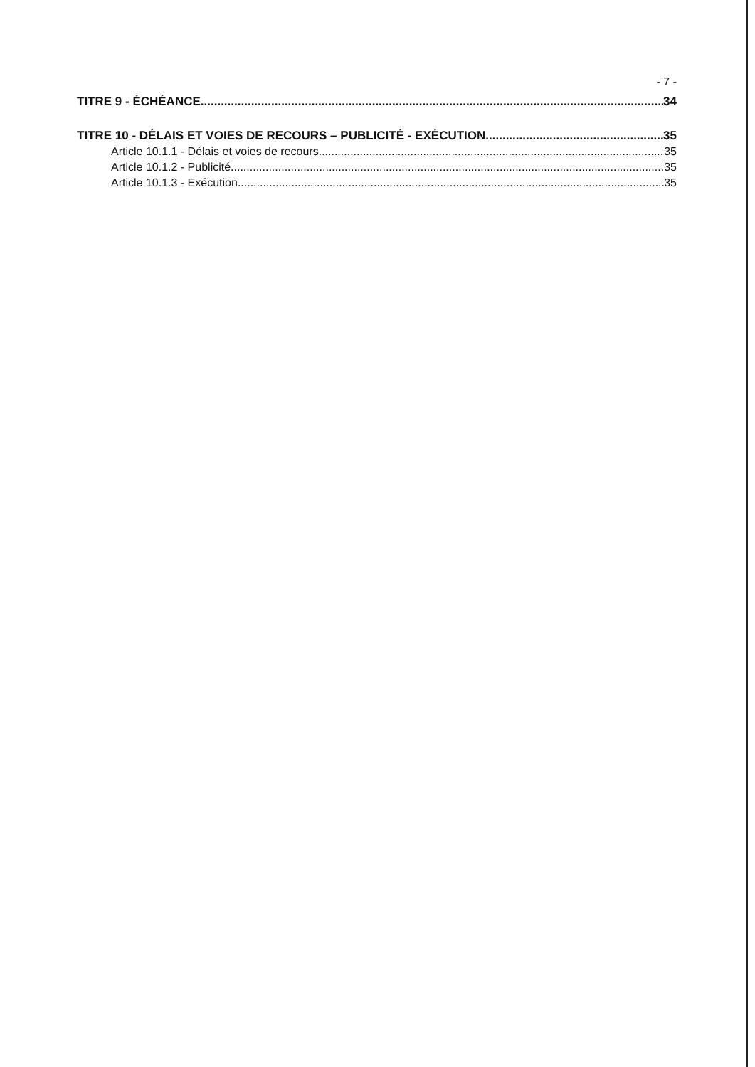- 7 -
TITRE 9 - ÉCHÉANCE 34
TITRE 10 - DÉLAIS ET VOIES DE RECOURS – PUBLICITÉ - EXÉCUTION 35
Article 10.1.1 - Délais et voies de recours 35
Article 10.1.2 - Publicité 35
Article 10.1.3 - Exécution 35